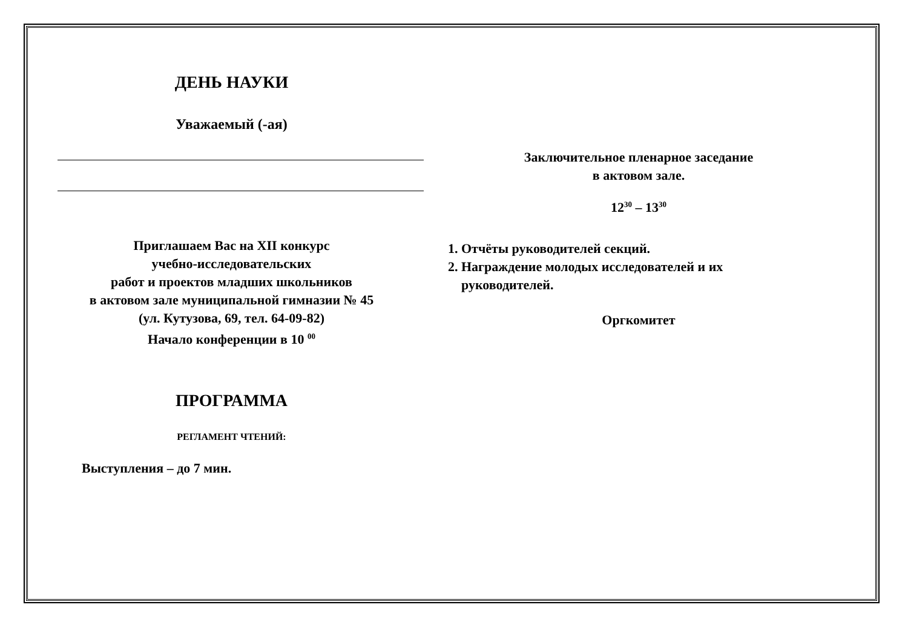ДЕНЬ НАУКИ
Уважаемый (-ая)
Приглашаем Вас на XII конкурс
учебно-исследовательских
работ и проектов младших школьников
в актовом зале муниципальной гимназии № 45
(ул. Кутузова, 69, тел. 64-09-82)
Начало конференции в 10 <sup>00</sup>
ПРОГРАММА
РЕГЛАМЕНТ ЧТЕНИЙ:
Выступления – до 7 мин.
Заключительное пленарное заседание
в актовом зале.
12<sup>30</sup> – 13<sup>30</sup>
1. Отчёты руководителей секций.
2. Награждение молодых исследователей и их
руководителей.
Оргкомитет